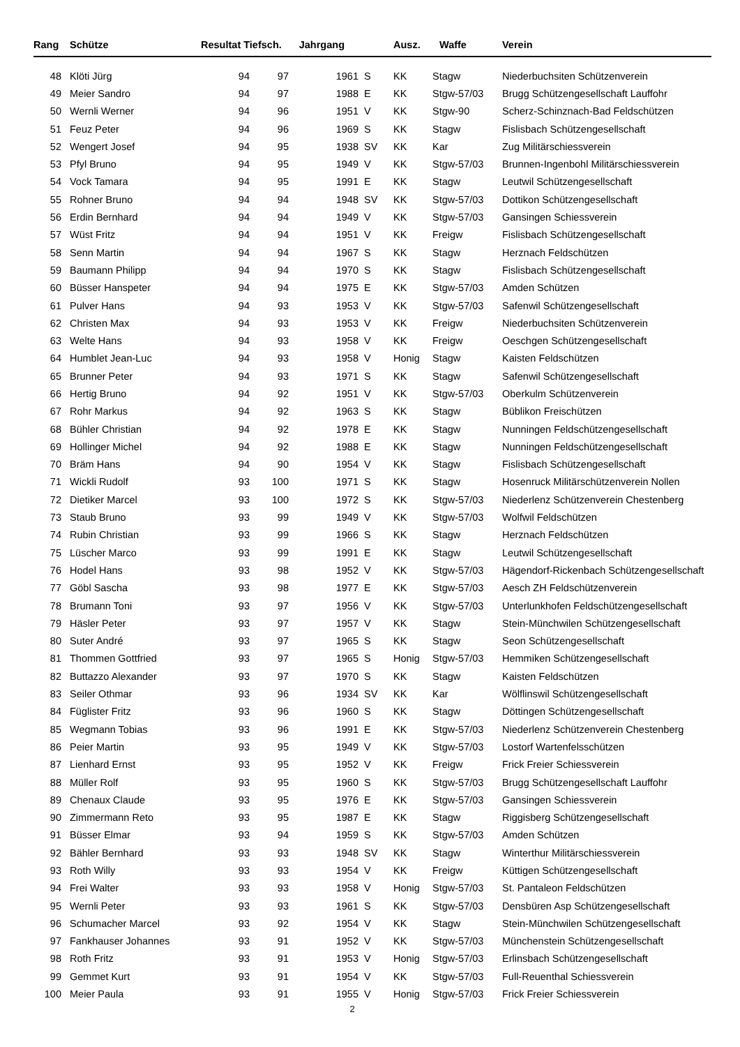| Rang | Schütze | Resultat Tiefsch. | | Jahrgang | | Ausz. | Waffe | Verein |
| --- | --- | --- | --- | --- | --- | --- | --- | --- |
| 48 | Klöti Jürg | 94 | 97 | 1961 | S | KK | Stagw | Niederbuchsiten Schützenverein |
| 49 | Meier Sandro | 94 | 97 | 1988 | E | KK | Stgw-57/03 | Brugg Schützengesellschaft Lauffohr |
| 50 | Wernli Werner | 94 | 96 | 1951 | V | KK | Stgw-90 | Scherz-Schinznach-Bad Feldschützen |
| 51 | Feuz Peter | 94 | 96 | 1969 | S | KK | Stagw | Fislisbach Schützengesellschaft |
| 52 | Wengert Josef | 94 | 95 | 1938 | SV | KK | Kar | Zug Militärschiessverein |
| 53 | Pfyl Bruno | 94 | 95 | 1949 | V | KK | Stgw-57/03 | Brunnen-Ingenbohl Militärschiessverein |
| 54 | Vock Tamara | 94 | 95 | 1991 | E | KK | Stagw | Leutwil Schützengesellschaft |
| 55 | Rohner Bruno | 94 | 94 | 1948 | SV | KK | Stgw-57/03 | Dottikon Schützengesellschaft |
| 56 | Erdin Bernhard | 94 | 94 | 1949 | V | KK | Stgw-57/03 | Gansingen Schiessverein |
| 57 | Wüst Fritz | 94 | 94 | 1951 | V | KK | Freigw | Fislisbach Schützengesellschaft |
| 58 | Senn Martin | 94 | 94 | 1967 | S | KK | Stagw | Herznach Feldschützen |
| 59 | Baumann Philipp | 94 | 94 | 1970 | S | KK | Stagw | Fislisbach Schützengesellschaft |
| 60 | Büsser Hanspeter | 94 | 94 | 1975 | E | KK | Stgw-57/03 | Amden Schützen |
| 61 | Pulver Hans | 94 | 93 | 1953 | V | KK | Stgw-57/03 | Safenwil Schützengesellschaft |
| 62 | Christen Max | 94 | 93 | 1953 | V | KK | Freigw | Niederbuchsiten Schützenverein |
| 63 | Welte Hans | 94 | 93 | 1958 | V | KK | Freigw | Oeschgen Schützengesellschaft |
| 64 | Humblet Jean-Luc | 94 | 93 | 1958 | V | Honig | Stagw | Kaisten Feldschützen |
| 65 | Brunner Peter | 94 | 93 | 1971 | S | KK | Stagw | Safenwil Schützengesellschaft |
| 66 | Hertig Bruno | 94 | 92 | 1951 | V | KK | Stgw-57/03 | Oberkulm Schützenverein |
| 67 | Rohr Markus | 94 | 92 | 1963 | S | KK | Stagw | Büblikon Freischützen |
| 68 | Bühler Christian | 94 | 92 | 1978 | E | KK | Stagw | Nunningen Feldschützengesellschaft |
| 69 | Hollinger Michel | 94 | 92 | 1988 | E | KK | Stagw | Nunningen Feldschützengesellschaft |
| 70 | Bräm Hans | 94 | 90 | 1954 | V | KK | Stagw | Fislisbach Schützengesellschaft |
| 71 | Wickli Rudolf | 93 | 100 | 1971 | S | KK | Stagw | Hosenruck Militärschützenverein Nollen |
| 72 | Dietiker Marcel | 93 | 100 | 1972 | S | KK | Stgw-57/03 | Niederlenz Schützenverein Chestenberg |
| 73 | Staub Bruno | 93 | 99 | 1949 | V | KK | Stgw-57/03 | Wolfwil Feldschützen |
| 74 | Rubin Christian | 93 | 99 | 1966 | S | KK | Stagw | Herznach Feldschützen |
| 75 | Lüscher Marco | 93 | 99 | 1991 | E | KK | Stagw | Leutwil Schützengesellschaft |
| 76 | Hodel Hans | 93 | 98 | 1952 | V | KK | Stgw-57/03 | Hägendorf-Rickenbach Schützengesellschaft |
| 77 | Göbl Sascha | 93 | 98 | 1977 | E | KK | Stgw-57/03 | Aesch ZH Feldschützenverein |
| 78 | Brumann Toni | 93 | 97 | 1956 | V | KK | Stgw-57/03 | Unterlunkhofen Feldschützengesellschaft |
| 79 | Häsler Peter | 93 | 97 | 1957 | V | KK | Stagw | Stein-Münchwilen Schützengesellschaft |
| 80 | Suter André | 93 | 97 | 1965 | S | KK | Stagw | Seon Schützengesellschaft |
| 81 | Thommen Gottfried | 93 | 97 | 1965 | S | Honig | Stgw-57/03 | Hemmiken Schützengesellschaft |
| 82 | Buttazzo Alexander | 93 | 97 | 1970 | S | KK | Stagw | Kaisten Feldschützen |
| 83 | Seiler Othmar | 93 | 96 | 1934 | SV | KK | Kar | Wölflinswil Schützengesellschaft |
| 84 | Füglister Fritz | 93 | 96 | 1960 | S | KK | Stagw | Döttingen Schützengesellschaft |
| 85 | Wegmann Tobias | 93 | 96 | 1991 | E | KK | Stgw-57/03 | Niederlenz Schützenverein Chestenberg |
| 86 | Peier Martin | 93 | 95 | 1949 | V | KK | Stgw-57/03 | Lostorf Wartenfelsschützen |
| 87 | Lienhard Ernst | 93 | 95 | 1952 | V | KK | Freigw | Frick Freier Schiessverein |
| 88 | Müller Rolf | 93 | 95 | 1960 | S | KK | Stgw-57/03 | Brugg Schützengesellschaft Lauffohr |
| 89 | Chenaux Claude | 93 | 95 | 1976 | E | KK | Stgw-57/03 | Gansingen Schiessverein |
| 90 | Zimmermann Reto | 93 | 95 | 1987 | E | KK | Stagw | Riggisberg Schützengesellschaft |
| 91 | Büsser Elmar | 93 | 94 | 1959 | S | KK | Stgw-57/03 | Amden Schützen |
| 92 | Bähler Bernhard | 93 | 93 | 1948 | SV | KK | Stagw | Winterthur Militärschiessverein |
| 93 | Roth Willy | 93 | 93 | 1954 | V | KK | Freigw | Küttigen Schützengesellschaft |
| 94 | Frei Walter | 93 | 93 | 1958 | V | Honig | Stgw-57/03 | St. Pantaleon Feldschützen |
| 95 | Wernli Peter | 93 | 93 | 1961 | S | KK | Stgw-57/03 | Densbüren Asp Schützengesellschaft |
| 96 | Schumacher Marcel | 93 | 92 | 1954 | V | KK | Stagw | Stein-Münchwilen Schützengesellschaft |
| 97 | Fankhauser Johannes | 93 | 91 | 1952 | V | KK | Stgw-57/03 | Münchenstein Schützengesellschaft |
| 98 | Roth Fritz | 93 | 91 | 1953 | V | Honig | Stgw-57/03 | Erlinsbach Schützengesellschaft |
| 99 | Gemmet Kurt | 93 | 91 | 1954 | V | KK | Stgw-57/03 | Full-Reuenthal Schiessverein |
| 100 | Meier Paula | 93 | 91 | 1955 | V | Honig | Stgw-57/03 | Frick Freier Schiessverein |
2